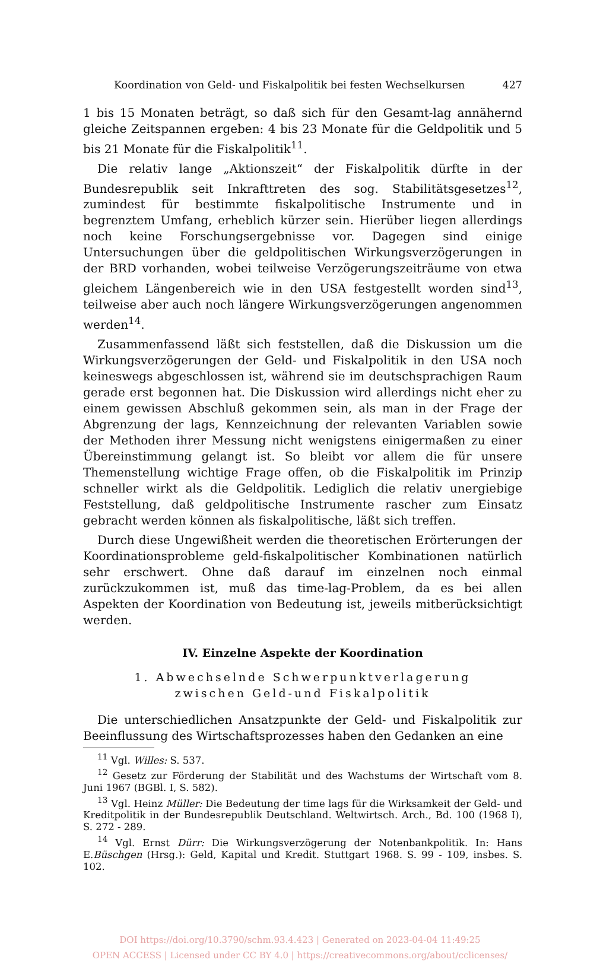Koordination von Geld- und Fiskalpolitik bei festen Wechselkursen 427
1 bis 15 Monaten beträgt, so daß sich für den Gesamt-lag annähernd gleiche Zeitspannen ergeben: 4 bis 23 Monate für die Geldpolitik und 5 bis 21 Monate für die Fiskalpolitik<sup>11</sup>.
Die relativ lange „Aktionszeit“ der Fiskalpolitik dürfte in der Bundesrepublik seit Inkrafttreten des sog. Stabilitätsgesetzes<sup>12</sup>, zumindest für bestimmte fiskalpolitische Instrumente und in begrenztem Umfang, erheblich kürzer sein. Hierüber liegen allerdings noch keine Forschungsergebnisse vor. Dagegen sind einige Untersuchungen über die geldpolitischen Wirkungsverzögerungen in der BRD vorhanden, wobei teilweise Verzögerungszeiträume von etwa gleichem Längenbereich wie in den USA festgestellt worden sind<sup>13</sup>, teilweise aber auch noch längere Wirkungsverzögerungen angenommen werden<sup>14</sup>.
Zusammenfassend läßt sich feststellen, daß die Diskussion um die Wirkungsverzögerungen der Geld- und Fiskalpolitik in den USA noch keineswegs abgeschlossen ist, während sie im deutschsprachigen Raum gerade erst begonnen hat. Die Diskussion wird allerdings nicht eher zu einem gewissen Abschluß gekommen sein, als man in der Frage der Abgrenzung der lags, Kennzeichnung der relevanten Variablen sowie der Methoden ihrer Messung nicht wenigstens einigermaßen zu einer Übereinstimmung gelangt ist. So bleibt vor allem die für unsere Themenstellung wichtige Frage offen, ob die Fiskalpolitik im Prinzip schneller wirkt als die Geldpolitik. Lediglich die relativ unergiebige Feststellung, daß geldpolitische Instrumente rascher zum Einsatz gebracht werden können als fiskalpolitische, läßt sich treffen.
Durch diese Ungewißheit werden die theoretischen Erörterungen der Koordinationsprobleme geld-fiskalpolitischer Kombinationen natürlich sehr erschwert. Ohne daß darauf im einzelnen noch einmal zurückzukommen ist, muß das time-lag-Problem, da es bei allen Aspekten der Koordination von Bedeutung ist, jeweils mitberücksichtigt werden.
IV. Einzelne Aspekte der Koordination
1. Abwechselnde Schwerpunktverlagerung
zwischen Geld-und Fiskalpolitik
Die unterschiedlichen Ansatzpunkte der Geld- und Fiskalpolitik zur Beeinflussung des Wirtschaftsprozesses haben den Gedanken an eine
<sup>11</sup> Vgl. Willes: S. 537.
<sup>12</sup> Gesetz zur Förderung der Stabilität und des Wachstums der Wirtschaft vom 8. Juni 1967 (BGBl. I, S. 582).
<sup>13</sup> Vgl. Heinz Müller: Die Bedeutung der time lags für die Wirksamkeit der Geld- und Kreditpolitik in der Bundesrepublik Deutschland. Weltwirtsch. Arch., Bd. 100 (1968 I), S. 272 - 289.
<sup>14</sup> Vgl. Ernst Dürr: Die Wirkungsverzögerung der Notenbankpolitik. In: Hans E.Büschgen (Hrsg.): Geld, Kapital und Kredit. Stuttgart 1968. S. 99 - 109, insbes. S. 102.
DOI https://doi.org/10.3790/schm.93.4.423 | Generated on 2023-04-04 11:49:25
OPEN ACCESS | Licensed under CC BY 4.0 | https://creativecommons.org/about/cclicenses/